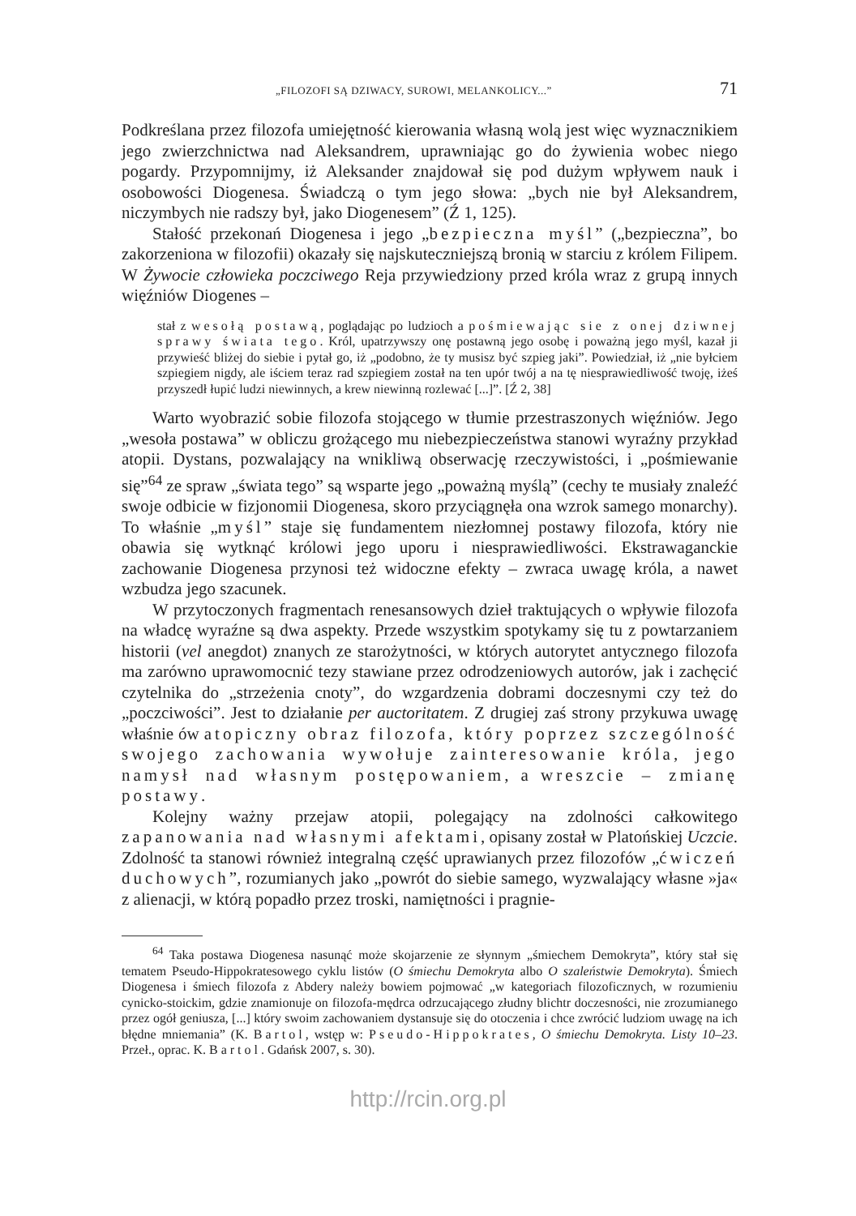„FILOZOFI SĄ DZIWACY, SUROWI, MELANKOLICY...” 71
Podkreślana przez filozofa umiejętność kierowania własną wolą jest więc wyznacznikiem jego zwierzchnictwa nad Aleksandrem, uprawniając go do żywienia wobec niego pogardy. Przypomnijmy, iż Aleksander znajdował się pod dużym wpływem nauk i osobowości Diogenesa. Świadczą o tym jego słowa: „bych nie był Aleksandrem, niczymbych nie radszy był, jako Diogenesem” (Ź 1, 125).
Stałość przekonań Diogenesa i jego „bezpieczna myśl” („bezpieczna”, bo zakorzeniona w filozofii) okazały się najskuteczniejszą bronią w starciu z królem Filipem. W Żywocie człowieka poczciwego Reja przywiedziony przed króla wraz z grupą innych więźniów Diogenes –
stał z wesołą postawą, poglądając po ludzioch a pośmiewając sie z onej dziwnej sprawy świata tego. Król, upatrzywszy onę postawną jego osobę i poważną jego myśl, kazał ji przywieść bliżej do siebie i pytał go, iż „podobno, że ty musisz być szpieg jaki”. Powiedział, iż „nie byłciem szpiegiem nigdy, ale iściem teraz rad szpiegiem został na ten upór twój a na tę niesprawiedliwość twoję, iżeś przyszedł łupić ludzi niewinnych, a krew niewinną rozlewać [...]”. [Ź 2, 38]
Warto wyobrazić sobie filozofa stojącego w tłumie przestraszonych więźniów. Jego „wesoła postawa” w obliczu grożącego mu niebezpieczeństwa stanowi wyraźny przykład atopii. Dystans, pozwalający na wnikliwą obserwację rzeczywistości, i „pośmiewanie się”<sup>64</sup> ze spraw „świata tego” są wsparte jego „poważną myślą” (cechy te musiały znaleźć swoje odbicie w fizjonomii Diogenesa, skoro przyciągnęła ona wzrok samego monarchy). To właśnie „myśl” staje się fundamentem niezłomnej postawy filozofa, który nie obawia się wytknąć królowi jego uporu i niesprawiedliwości. Ekstrawaganckie zachowanie Diogenesa przynosi też widoczne efekty – zwraca uwagę króla, a nawet wzbudza jego szacunek.
W przytoczonych fragmentach renesansowych dzieł traktujących o wpływie filozofa na władcę wyraźne są dwa aspekty. Przede wszystkim spotykamy się tu z powtarzaniem historii (vel anegdot) znanych ze starożytności, w których autorytet antycznego filozofa ma zarówno uprawomocnić tezy stawiane przez odrodzeniowych autorów, jak i zachęcić czytelnika do „strzeżenia cnoty”, do wzgardzenia dobrami doczesnymi czy też do „poczciwości”. Jest to działanie per auctoritatem. Z drugiej zaś strony przykuwa uwagę właśnie ów atopiczny obraz filozofa, który poprzez szczególność swojego zachowania wywołuje zainteresowanie króla, jego namysł nad własnym postępowaniem, a wreszcie – zmianę postawy.
Kolejny ważny przejaw atopii, polegający na zdolności całkowitego zapanowania nad własnymi afektami, opisany został w Platońskiej Uczcie. Zdolność ta stanowi również integralną część uprawianych przez filozofów „ćwiczeń duchowych”, rozumianych jako „powrót do siebie samego, wyzwalający własne »ja« z alienacji, w którą popadło przez troski, namiętności i pragnie-
<sup>64</sup> Taka postawa Diogenesa nasunąć może skojarzenie ze słynnym „śmiechem Demokryta”, który stał się tematem Pseudo-Hippokratesowego cyklu listów (O śmiechu Demokryta albo O szaleństwie Demokryta). Śmiech Diogenesa i śmiech filozofa z Abdery należy bowiem pojmować „w kategoriach filozoficznych, w rozumieniu cynicko-stoickim, gdzie znamionuje on filozofa-mędrca odrzucającego złudny blichtr doczesności, nie zrozumianego przez ogół geniusza, [...] który swoim zachowaniem dystansuje się do otoczenia i chce zwrócić ludziom uwagę na ich błędne mniemania” (K. Bartol, wstęp w: Pseudo-Hippokrates, O śmiechu Demokryta. Listy 10–23. Przeł., oprac. K. Bartol. Gdańsk 2007, s. 30).
http://rcin.org.pl